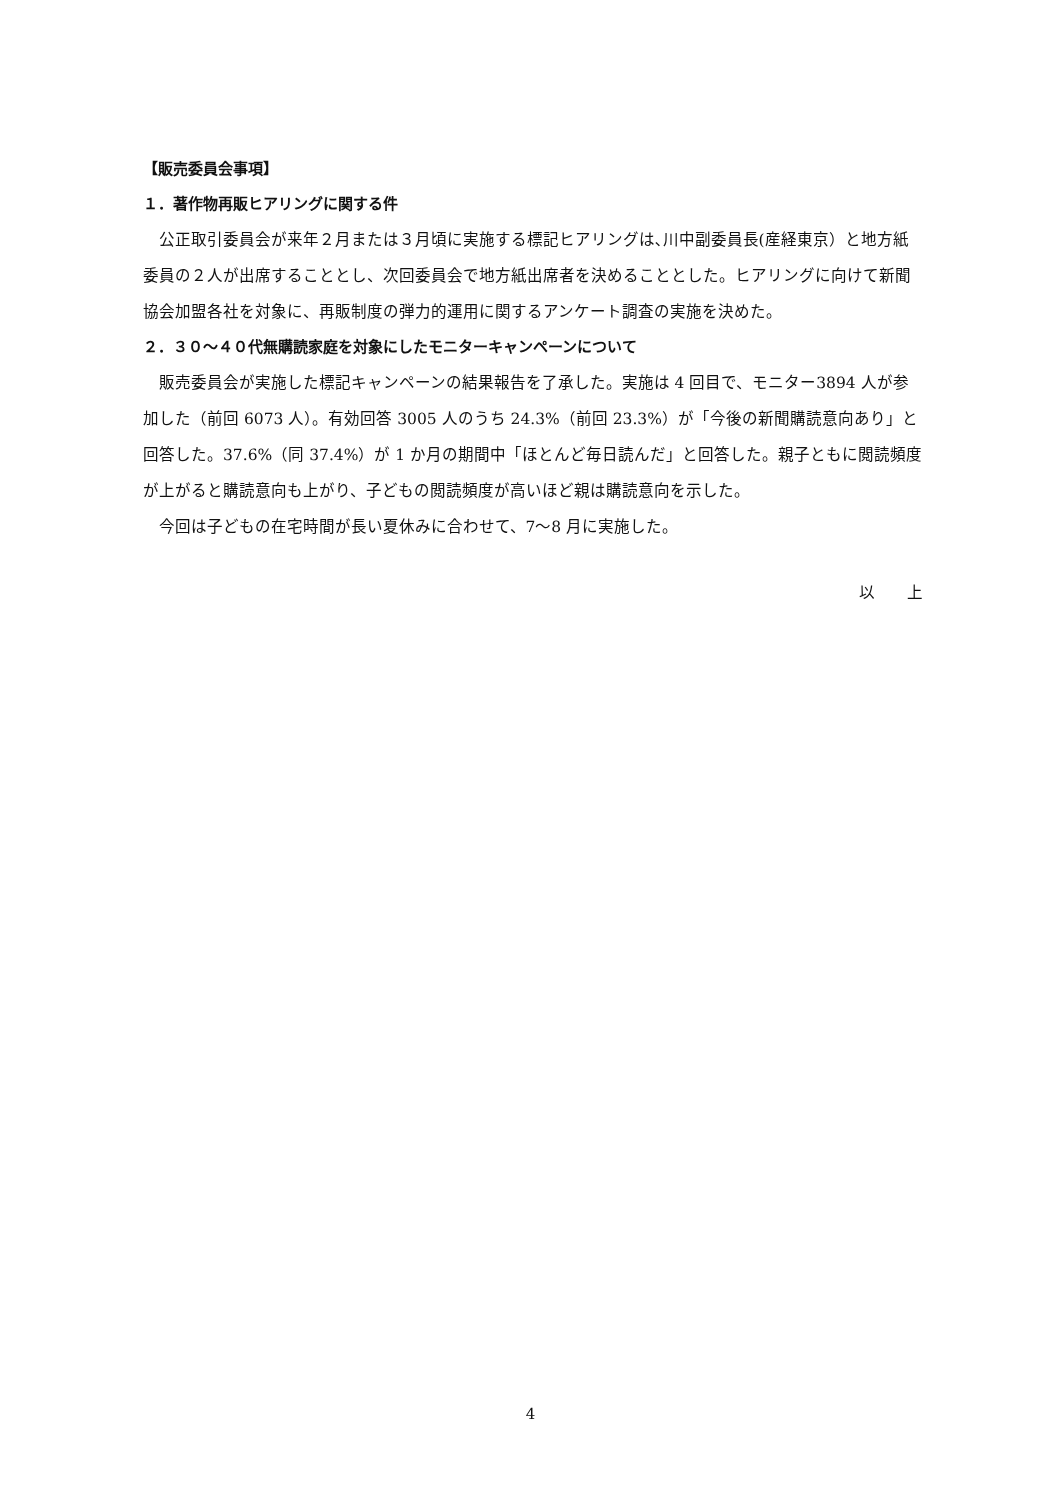【販売委員会事項】
１．著作物再販ヒアリングに関する件
公正取引委員会が来年２月または３月頃に実施する標記ヒアリングは､川中副委員長(産経東京）と地方紙委員の２人が出席することとし、次回委員会で地方紙出席者を決めることとした。ヒアリングに向けて新聞協会加盟各社を対象に、再販制度の弾力的運用に関するアンケート調査の実施を決めた。
２．３０～４０代無購読家庭を対象にしたモニターキャンペーンについて
販売委員会が実施した標記キャンペーンの結果報告を了承した。実施は 4 回目で、モニター3894 人が参加した（前回 6073 人）。有効回答 3005 人のうち 24.3%（前回 23.3%）が「今後の新聞購読意向あり」と回答した。37.6%（同 37.4%）が 1 か月の期間中「ほとんど毎日読んだ」と回答した。親子ともに閲読頻度が上がると購読意向も上がり、子どもの閲読頻度が高いほど親は購読意向を示した。
今回は子どもの在宅時間が長い夏休みに合わせて、7～8 月に実施した。
以　　上
4